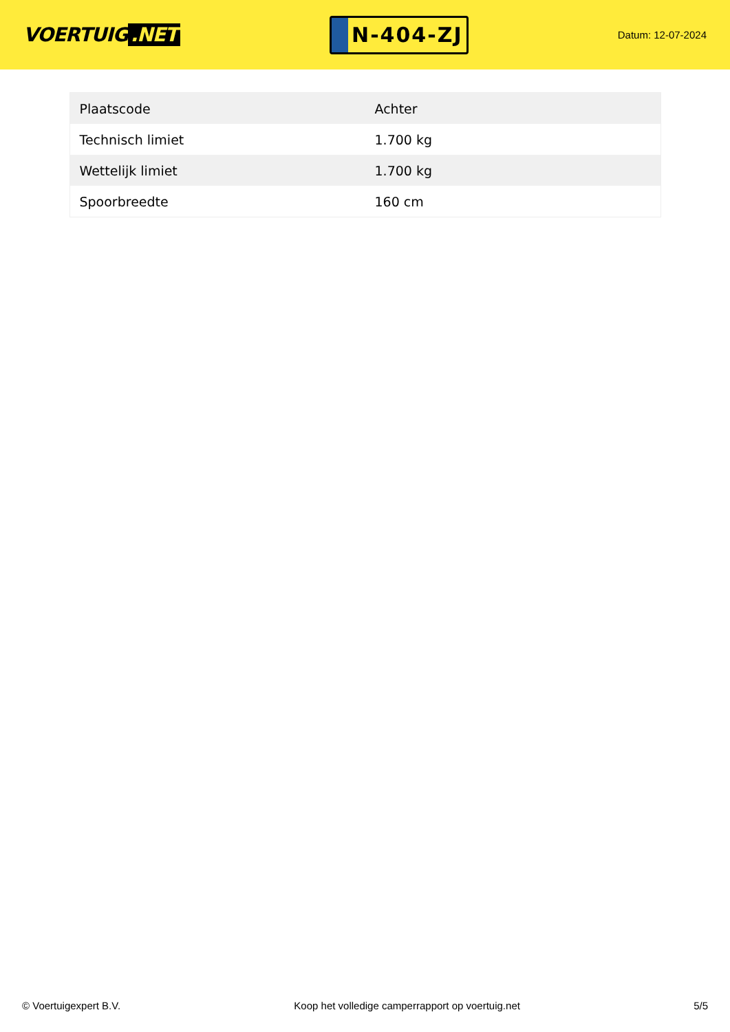VOERTUIG.NET
N-404-ZJ
Datum: 12-07-2024
| Plaatscode | Achter |
| Technisch limiet | 1.700 kg |
| Wettelijk limiet | 1.700 kg |
| Spoorbreedte | 160 cm |
© Voertuigexpert B.V. Koop het volledige camperrapport op voertuig.net 5/5